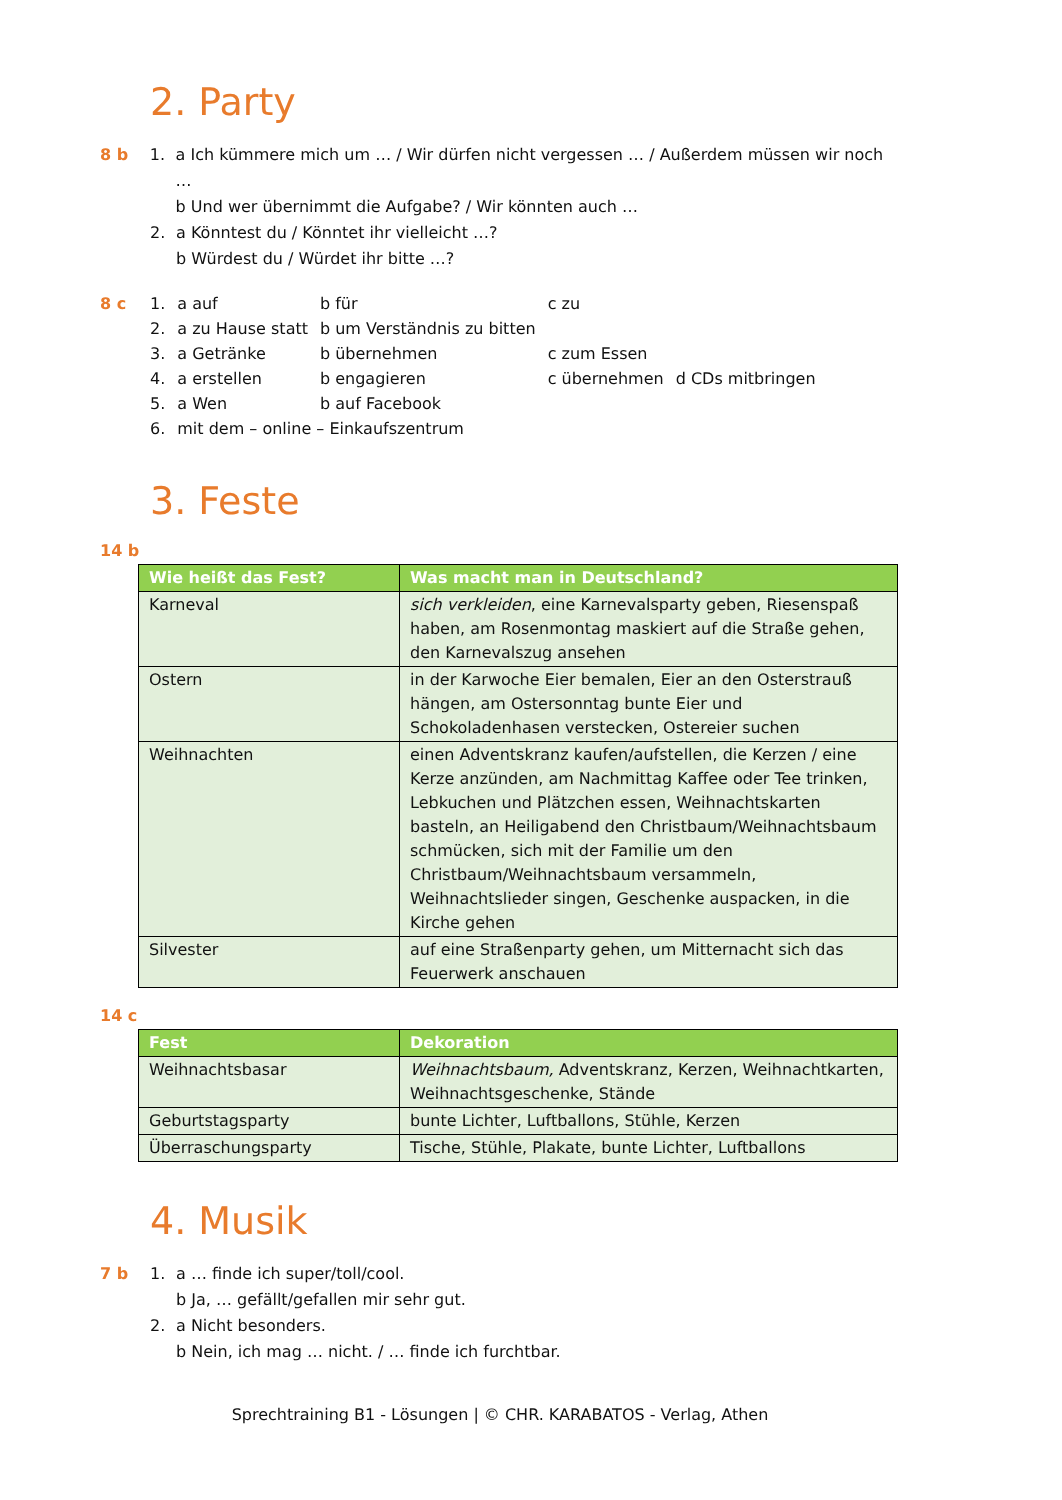2. Party
8 b 1. a Ich kümmere mich um … / Wir dürfen nicht vergessen … / Außerdem müssen wir noch …
b Und wer übernimmt die Aufgabe? / Wir könnten auch …
2. a Könntest du / Könntet ihr vielleicht …?
b Würdest du / Würdet ihr bitte …?
8 c
| 1. | a auf | b für | c zu | |
| 2. | a zu Hause statt | b um Verständnis zu bitten | | |
| 3. | a Getränke | b übernehmen | c zum Essen | |
| 4. | a erstellen | b engagieren | c übernehmen | d CDs mitbringen |
| 5. | a Wen | b auf Facebook | | |
| 6. | mit dem – online – Einkaufszentrum | | | |
3. Feste
14 b
| Wie heißt das Fest? | Was macht man in Deutschland? |
| --- | --- |
| Karneval | sich verkleiden , eine Karnevalsparty geben, Riesenspaß haben, am Rosenmontag maskiert auf die Straße gehen, den Karnevalszug ansehen |
| Ostern | in der Karwoche Eier bemalen, Eier an den Osterstrauß hängen, am Ostersonntag bunte Eier und Schokoladenhasen verstecken, Ostereier suchen |
| Weihnachten | einen Adventskranz kaufen/aufstellen, die Kerzen / eine Kerze anzünden, am Nachmittag Kaffee oder Tee trinken, Lebkuchen und Plätzchen essen, Weihnachtskarten basteln, an Heiligabend den Christbaum/Weihnachtsbaum schmücken, sich mit der Familie um den Christbaum/Weihnachtsbaum versammeln, Weihnachtslieder singen, Geschenke auspacken, in die Kirche gehen |
| Silvester | auf eine Straßenparty gehen, um Mitternacht sich das Feuerwerk anschauen |
14 c
| Fest | Dekoration |
| --- | --- |
| Weihnachtsbasar | Weihnachtsbaum, Adventskranz, Kerzen, Weihnachtkarten, Weihnachtsgeschenke, Stände |
| Geburtstagsparty | bunte Lichter, Luftballons, Stühle, Kerzen |
| Überraschungsparty | Tische, Stühle, Plakate, bunte Lichter, Luftballons |
4. Musik
7 b 1. a … finde ich super/toll/cool.
b Ja, … gefällt/gefallen mir sehr gut.
2. a Nicht besonders.
b Nein, ich mag … nicht. / … finde ich furchtbar.
Sprechtraining B1 - Lösungen | © CHR. KARABATOS - Verlag, Athen